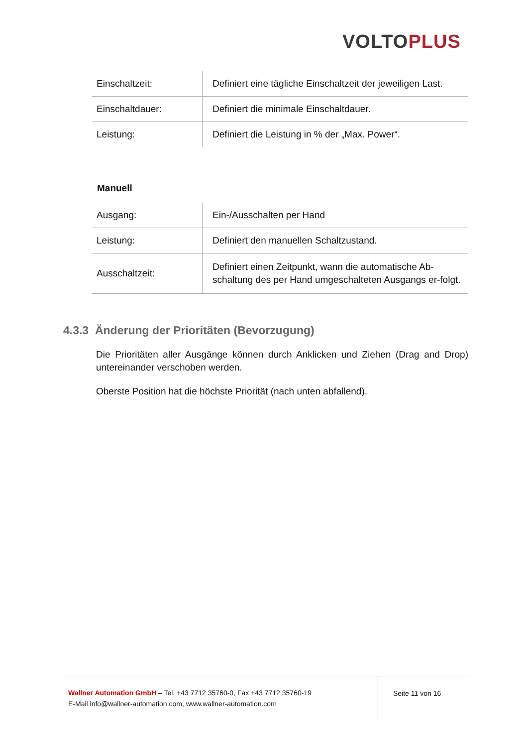VOLTO PLUS
| Einschaltzeit: | Definiert eine tägliche Einschaltzeit der jeweiligen Last. |
| Einschaltdauer: | Definiert die minimale Einschaltdauer. |
| Leistung: | Definiert die Leistung in % der „Max. Power“. |
Manuell
| Ausgang: | Ein-/Ausschalten per Hand |
| Leistung: | Definiert den manuellen Schaltzustand. |
| Ausschaltzeit: | Definiert einen Zeitpunkt, wann die automatische Ab-schaltung des per Hand umgeschalteten Ausgangs er-folgt. |
4.3.3 Änderung der Prioritäten (Bevorzugung)
Die Prioritäten aller Ausgänge können durch Anklicken und Ziehen (Drag and Drop) untereinander verschoben werden.
Oberste Position hat die höchste Priorität (nach unten abfallend).
Wallner Automation GmbH – Tel. +43 7712 35760-0, Fax +43 7712 35760-19
E-Mail info@wallner-automation.com, www.wallner-automation.com
Seite 11 von 16